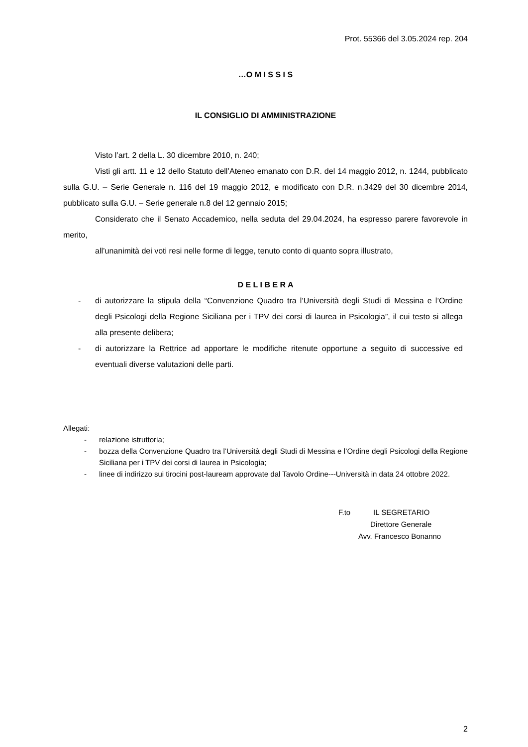Prot. 55366 del 3.05.2024 rep. 204
…O M I S S I S
IL CONSIGLIO DI AMMINISTRAZIONE
Visto l’art. 2 della L. 30 dicembre 2010, n. 240;
Visti gli artt. 11 e 12 dello Statuto dell’Ateneo emanato con D.R. del 14 maggio 2012, n. 1244, pubblicato sulla G.U. – Serie Generale n. 116 del 19 maggio 2012, e modificato con D.R. n.3429 del 30 dicembre 2014, pubblicato sulla G.U. – Serie generale n.8 del 12 gennaio 2015;
Considerato che il Senato Accademico, nella seduta del 29.04.2024, ha espresso parere favorevole in merito,
all’unanimità dei voti resi nelle forme di legge, tenuto conto di quanto sopra illustrato,
D E L I B E R A
- di autorizzare la stipula della “Convenzione Quadro tra l’Università degli Studi di Messina e l’Ordine degli Psicologi della Regione Siciliana per i TPV dei corsi di laurea in Psicologia”, il cui testo si allega alla presente delibera;
- di autorizzare la Rettrice ad apportare le modifiche ritenute opportune a seguito di successive ed eventuali diverse valutazioni delle parti.
Allegati:
- relazione istruttoria;
- bozza della Convenzione Quadro tra l’Università degli Studi di Messina e l’Ordine degli Psicologi della Regione Siciliana per i TPV dei corsi di laurea in Psicologia;
- linee di indirizzo sui tirocini post-lauream approvate dal Tavolo Ordine---Università in data 24 ottobre 2022.
F.to IL SEGRETARIO
Direttore Generale
Avv. Francesco Bonanno
2